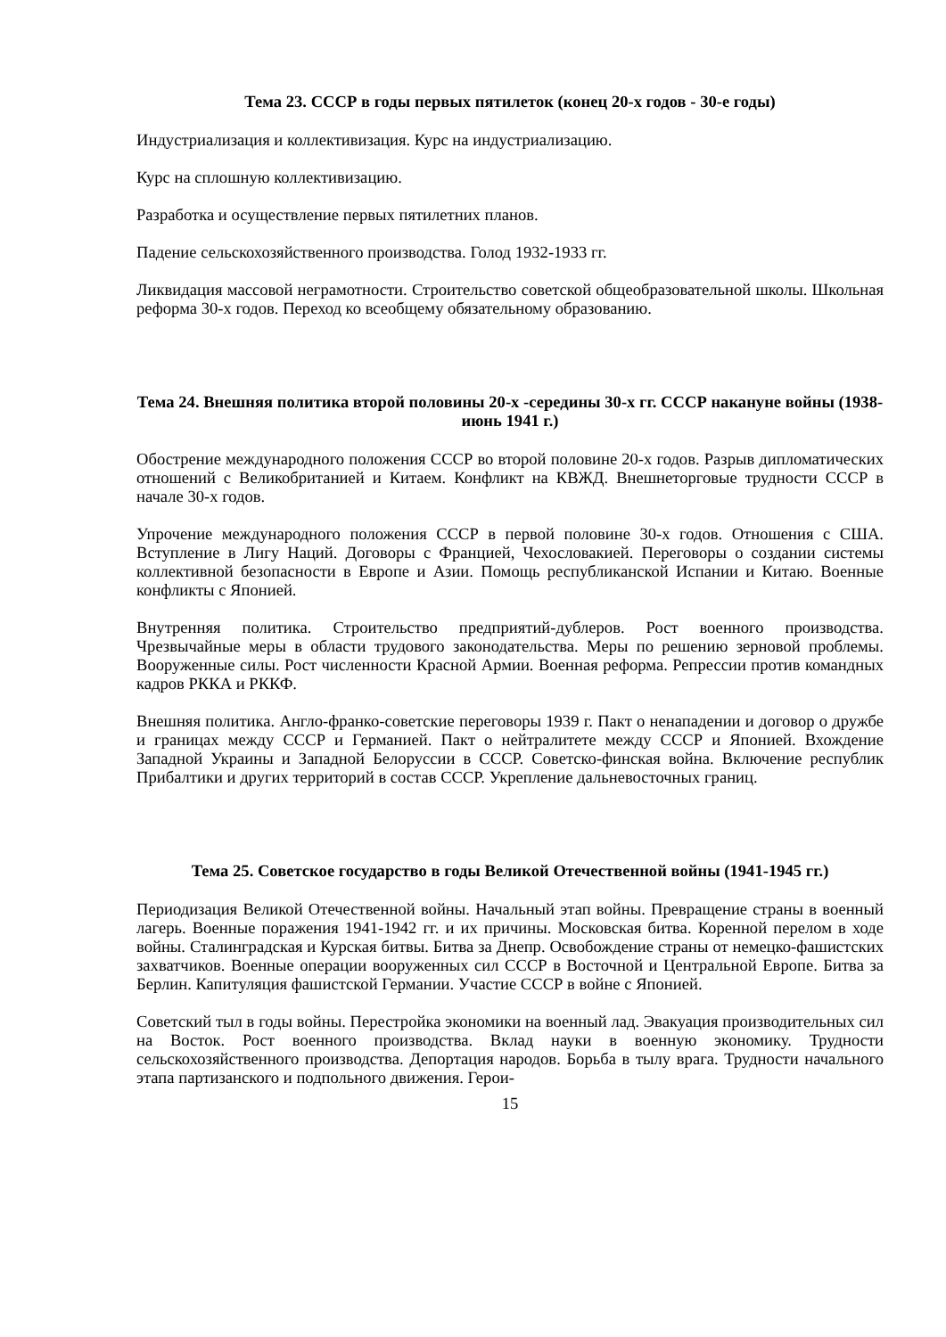Тема 23. СССР в годы первых пятилеток (конец 20-х годов - 30-е годы)
Индустриализация и коллективизация. Курс на индустриализацию.
Курс на сплошную коллективизацию.
Разработка и осуществление первых пятилетних планов.
Падение сельскохозяйственного производства. Голод 1932-1933 гг.
Ликвидация массовой неграмотности. Строительство советской общеобразовательной школы. Школьная реформа 30-х годов. Переход ко всеобщему обязательному образованию.
Тема 24. Внешняя политика второй половины 20-х -середины 30-х гг. СССР накануне войны (1938-июнь 1941 г.)
Обострение международного положения СССР во второй половине 20-х годов. Разрыв дипломатических отношений с Великобританией и Китаем. Конфликт на КВЖД. Внешнеторговые трудности СССР в начале 30-х годов.
Упрочение международного положения СССР в первой половине 30-х годов. Отношения с США. Вступление в Лигу Наций. Договоры с Францией, Чехословакией. Переговоры о создании системы коллективной безопасности в Европе и Азии. Помощь республиканской Испании и Китаю. Военные конфликты с Японией.
Внутренняя политика. Строительство предприятий-дублеров. Рост военного производства. Чрезвычайные меры в области трудового законодательства. Меры по решению зерновой проблемы. Вооруженные силы. Рост численности Красной Армии. Военная реформа. Репрессии против командных кадров РККА и РККФ.
Внешняя политика. Англо-франко-советские переговоры 1939 г. Пакт о ненападении и договор о дружбе и границах между СССР и Германией. Пакт о нейтралитете между СССР и Японией. Вхождение Западной Украины и Западной Белоруссии в СССР. Советско-финская война. Включение республик Прибалтики и других территорий в состав СССР. Укрепление дальневосточных границ.
Тема 25. Советское государство в годы Великой Отечественной войны (1941-1945 гг.)
Периодизация Великой Отечественной войны. Начальный этап войны. Превращение страны в военный лагерь. Военные поражения 1941-1942 гг. и их причины. Московская битва. Коренной перелом в ходе войны. Сталинградская и Курская битвы. Битва за Днепр. Освобождение страны от немецко-фашистских захватчиков. Военные операции вооруженных сил СССР в Восточной и Центральной Европе. Битва за Берлин. Капитуляция фашистской Германии. Участие СССР в войне с Японией.
Советский тыл в годы войны. Перестройка экономики на военный лад. Эвакуация производительных сил на Восток. Рост военного производства. Вклад науки в военную экономику. Трудности сельскохозяйственного производства. Депортация народов. Борьба в тылу врага. Трудности начального этапа партизанского и подпольного движения. Герои-
15